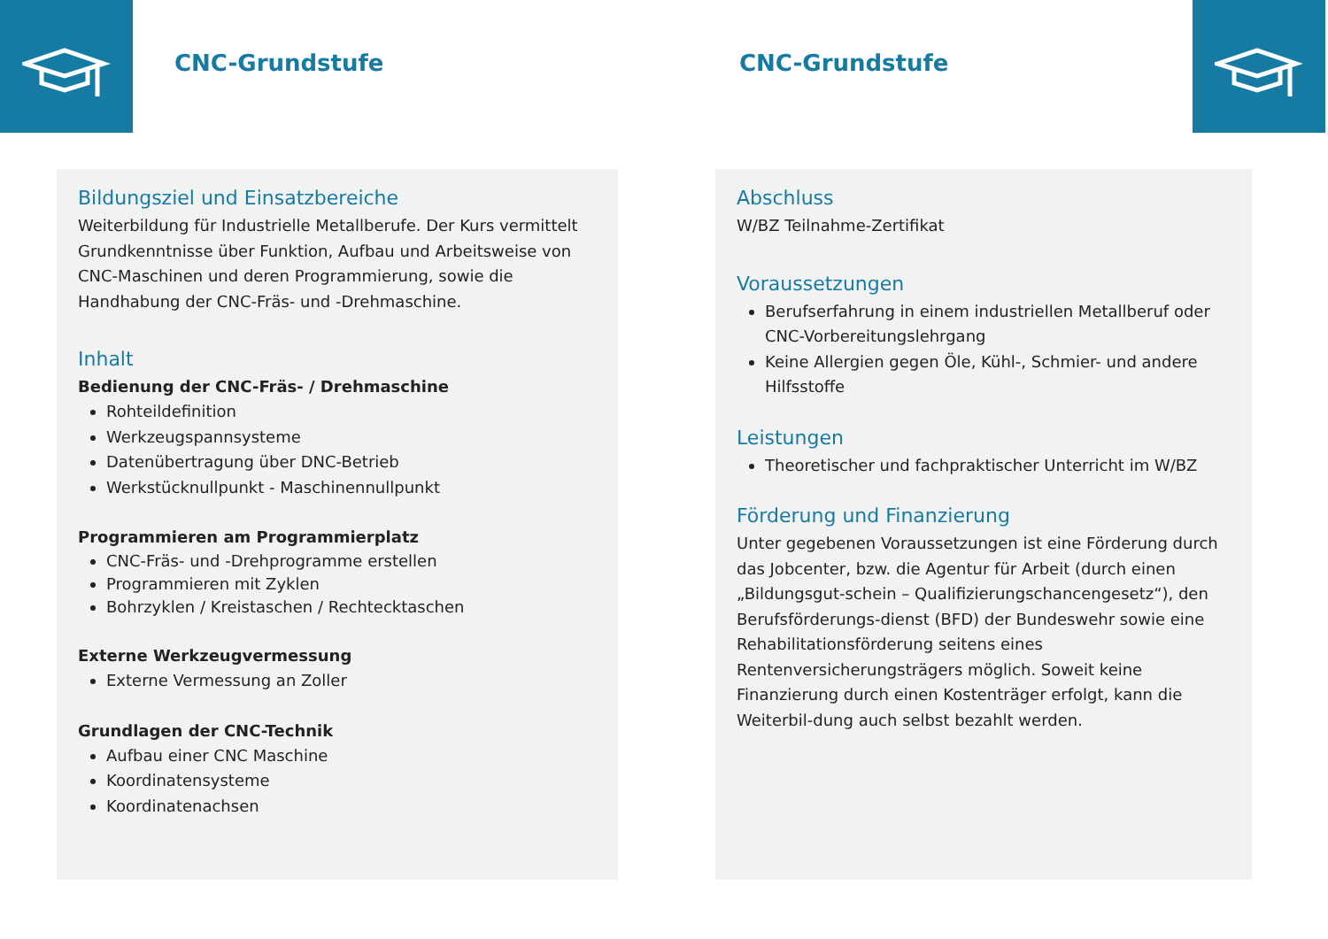CNC-Grundstufe CNC-Grundstufe
Bildungsziel und Einsatzbereiche
Weiterbildung für Industrielle Metallberufe. Der Kurs vermittelt Grundkenntnisse über Funktion, Aufbau und Arbeitsweise von CNC-Maschinen und deren Programmierung, sowie die Handhabung der CNC-Fräs- und -Drehmaschine.
Inhalt
Bedienung der CNC-Fräs- / Drehmaschine
Rohteildefinition
Werkzeugspannsysteme
Datenübertragung über DNC-Betrieb
Werkstücknullpunkt - Maschinennullpunkt
Programmieren am Programmierplatz
CNC-Fräs- und -Drehprogramme erstellen
Programmieren mit Zyklen
Bohrzyklen / Kreistaschen / Rechtecktaschen
Externe Werkzeugvermessung
Externe Vermessung an Zoller
Grundlagen der CNC-Technik
Aufbau einer CNC Maschine
Koordinatensysteme
Koordinatenachsen
Abschluss
W/BZ Teilnahme-Zertifikat
Voraussetzungen
Berufserfahrung in einem industriellen Metallberuf oder CNC-Vorbereitungslehrgang
Keine Allergien gegen Öle, Kühl-, Schmier- und andere Hilfsstoffe
Leistungen
Theoretischer und fachpraktischer Unterricht im W/BZ
Förderung und Finanzierung
Unter gegebenen Voraussetzungen ist eine Förderung durch das Jobcenter, bzw. die Agentur für Arbeit (durch einen „Bildungsgut-schein – Qualifizierungschancengesetz“), den Berufsförderungs-dienst (BFD) der Bundeswehr sowie eine Rehabilitationsförderung seitens eines Rentenversicherungsträgers möglich. Soweit keine Finanzierung durch einen Kostenträger erfolgt, kann die Weiterbil-dung auch selbst bezahlt werden.